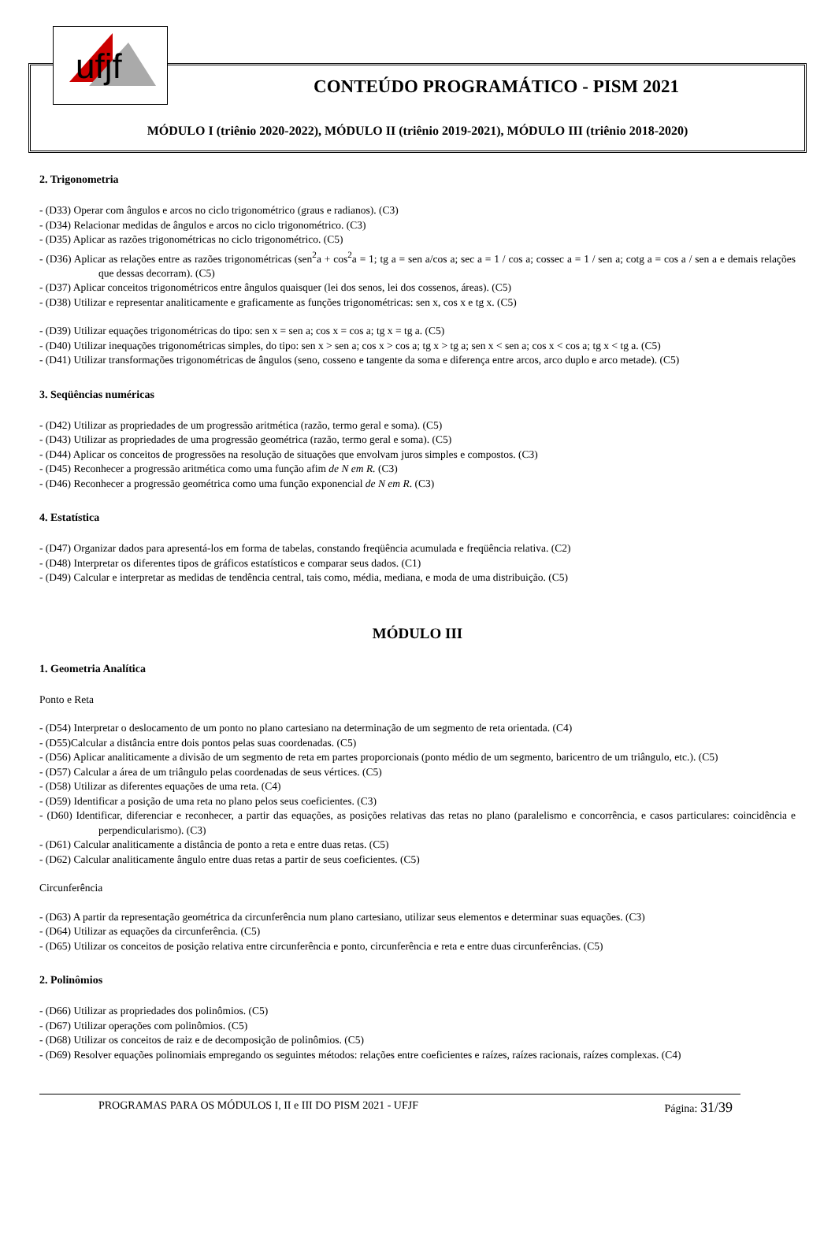ufjf
CONTEÚDO PROGRAMÁTICO - PISM 2021
MÓDULO I (triênio 2020-2022), MÓDULO II (triênio 2019-2021), MÓDULO III (triênio 2018-2020)
2. Trigonometria
- (D33) Operar com ângulos e arcos no ciclo trigonométrico (graus e radianos). (C3)
- (D34) Relacionar medidas de ângulos e arcos no ciclo trigonométrico. (C3)
- (D35) Aplicar as razões trigonométricas no ciclo trigonométrico. (C5)
- (D36) Aplicar as relações entre as razões trigonométricas (sen<sup>2</sup>a + cos<sup>2</sup>a = 1; tg a = sen a/cos a; sec a = 1 / cos a; cossec a = 1 / sen a; cotg a = cos a / sen a e demais relações que dessas decorram). (C5)
- (D37) Aplicar conceitos trigonométricos entre ângulos quaisquer (lei dos senos, lei dos cossenos, áreas). (C5)
- (D38) Utilizar e representar analiticamente e graficamente as funções trigonométricas: sen x, cos x e tg x. (C5)
- (D39) Utilizar equações trigonométricas do tipo: sen x = sen a; cos x = cos a; tg x = tg a. (C5)
- (D40) Utilizar inequações trigonométricas simples, do tipo: sen x > sen a; cos x > cos a; tg x > tg a; sen x < sen a; cos x < cos a; tg x < tg a. (C5)
- (D41) Utilizar transformações trigonométricas de ângulos (seno, cosseno e tangente da soma e diferença entre arcos, arco duplo e arco metade). (C5)
3. Seqüências numéricas
- (D42) Utilizar as propriedades de um progressão aritmética (razão, termo geral e soma). (C5)
- (D43) Utilizar as propriedades de uma progressão geométrica (razão, termo geral e soma). (C5)
- (D44) Aplicar os conceitos de progressões na resolução de situações que envolvam juros simples e compostos. (C3)
- (D45) Reconhecer a progressão aritmética como uma função afim de N em R. (C3)
- (D46) Reconhecer a progressão geométrica como uma função exponencial de N em R. (C3)
4. Estatística
- (D47) Organizar dados para apresentá-los em forma de tabelas, constando freqüência acumulada e freqüência relativa. (C2)
- (D48) Interpretar os diferentes tipos de gráficos estatísticos e comparar seus dados. (C1)
- (D49) Calcular e interpretar as medidas de tendência central, tais como, média, mediana, e moda de uma distribuição. (C5)
MÓDULO III
1. Geometria Analítica
Ponto e Reta
- (D54) Interpretar o deslocamento de um ponto no plano cartesiano na determinação de um segmento de reta orientada. (C4)
- (D55)Calcular a distância entre dois pontos pelas suas coordenadas. (C5)
- (D56) Aplicar analiticamente a divisão de um segmento de reta em partes proporcionais (ponto médio de um segmento, baricentro de um triângulo, etc.). (C5)
- (D57) Calcular a área de um triângulo pelas coordenadas de seus vértices. (C5)
- (D58) Utilizar as diferentes equações de uma reta. (C4)
- (D59) Identificar a posição de uma reta no plano pelos seus coeficientes. (C3)
- (D60) Identificar, diferenciar e reconhecer, a partir das equações, as posições relativas das retas no plano (paralelismo e concorrência, e casos particulares: coincidência e perpendicularismo). (C3)
- (D61) Calcular analiticamente a distância de ponto a reta e entre duas retas. (C5)
- (D62) Calcular analiticamente ângulo entre duas retas a partir de seus coeficientes. (C5)
Circunferência
- (D63) A partir da representação geométrica da circunferência num plano cartesiano, utilizar seus elementos e determinar suas equações. (C3)
- (D64) Utilizar as equações da circunferência. (C5)
- (D65) Utilizar os conceitos de posição relativa entre circunferência e ponto, circunferência e reta e entre duas circunferências. (C5)
2. Polinômios
- (D66) Utilizar as propriedades dos polinômios. (C5)
- (D67) Utilizar operações com polinômios. (C5)
- (D68) Utilizar os conceitos de raiz e de decomposição de polinômios. (C5)
- (D69) Resolver equações polinomiais empregando os seguintes métodos: relações entre coeficientes e raízes, raízes racionais, raízes complexas. (C4)
PROGRAMAS PARA OS MÓDULOS I, II e III DO PISM 2021 - UFJF Página: 31/39